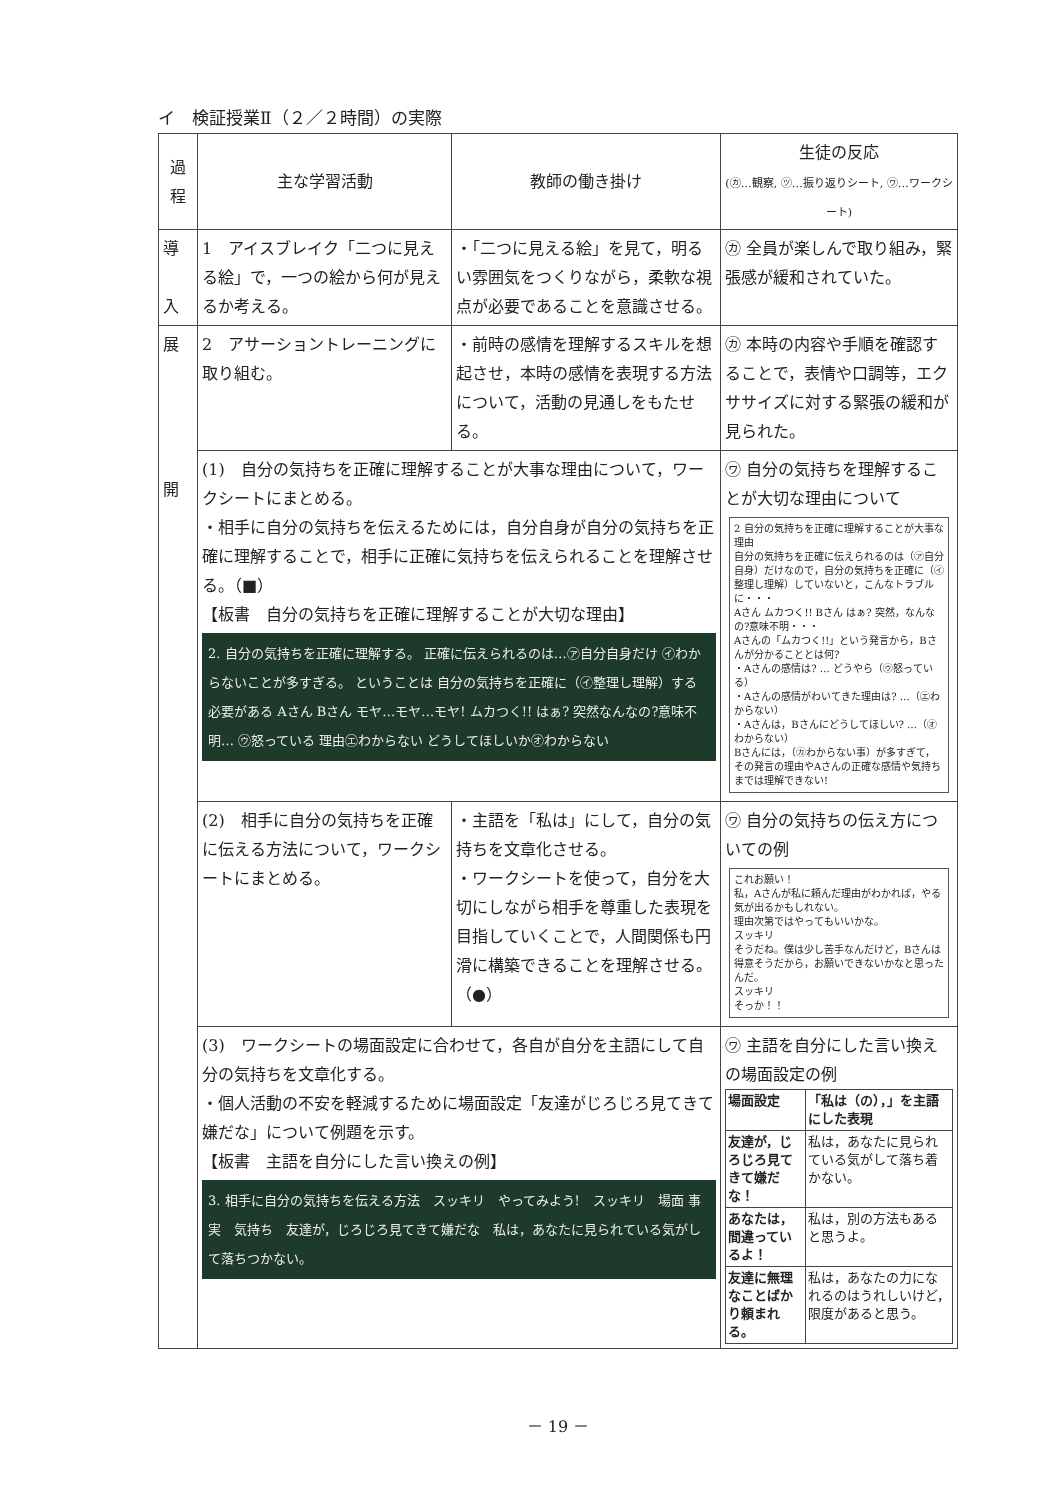イ　検証授業Ⅱ（２／２時間）の実際
| 過程 | 主な学習活動 | 教師の働き掛け | 生徒の反応 (㋕…観察, ㋡…振り返りシート, ㋻…ワークシート) |
| --- | --- | --- | --- |
| 導 入 | 1 アイスブレイク「二つに見える絵」で，一つの絵から何が見えるか考える。 | ・「二つに見える絵」を見て，明るい雰囲気をつくりながら，柔軟な視点が必要であることを意識させる。 | ㋕ 全員が楽しんで取り組み，緊張感が緩和されていた。 |
| 展 開 | 2 アサーショントレーニングに取り組む。 | ・前時の感情を理解するスキルを想起させ，本時の感情を表現する方法について，活動の見通しをもたせる。 | ㋕ 本時の内容や手順を確認することで，表情や口調等，エクササイズに対する緊張の緩和が見られた。 |
| | (1) 自分の気持ちを正確に理解することが大事な理由について，ワークシートにまとめる。 ・相手に自分の気持ちを伝えるためには，自分自身が自分の気持ちを正確に理解することで，相手に正確に気持ちを伝えられることを理解させる。（■） 【板書 自分の気持ちを正確に理解することが大切な理由】 2. 自分の気持ちを正確に理解する。 正確に伝えられるのは…㋐自分自身だけ ㋑わからないことが多すぎる。 ということは 自分の気持ちを正確に（㋑整理し理解）する必要がある Aさん Bさん モヤ…モヤ…モヤ! ムカつく!! はぁ? 突然なんなの?意味不明… ㋒怒っている 理由㋓わからない どうしてほしいか㋔わからない | | ㋻ 自分の気持ちを理解することが大切な理由について 2 自分の気持ちを正確に理解することが大事な理由 自分の気持ちを正確に伝えられるのは（㋐自分自身）だけなので，自分の気持ちを正確に（㋑整理し理解）していないと，こんなトラブルに・・・ Aさん ムカつく!! Bさん はぁ? 突然，なんなの?意味不明・・・ Aさんの「ムカつく!!」という発言から，Bさんが分かることとは何? ・Aさんの感情は? … どうやら（㋒怒っている） ・Aさんの感情がわいてきた理由は? …（㋓わからない） ・Aさんは，Bさんにどうしてほしい? …（㋔わからない） Bさんには，（㋕わからない事）が多すぎて，その発言の理由やAさんの正確な感情や気持ちまでは理解できない! |
| | (2) 相手に自分の気持ちを正確に伝える方法について，ワークシートにまとめる。 | ・主語を「私は」にして，自分の気持ちを文章化させる。 ・ワークシートを使って，自分を大切にしながら相手を尊重した表現を目指していくことで，人間関係も円滑に構築できることを理解させる。（●） | ㋻ 自分の気持ちの伝え方についての例 これお願い！ 私，Aさんが私に頼んだ理由がわかれば，やる気が出るかもしれない。 理由次第ではやってもいいかな。 スッキリ そうだね。僕は少し苦手なんだけど，Bさんは得意そうだから，お願いできないかなと思ったんだ。 スッキリ そっか！！ |
| | (3) ワークシートの場面設定に合わせて，各自が自分を主語にして自分の気持ちを文章化する。 ・個人活動の不安を軽減するために場面設定「友達がじろじろ見てきて嫌だな」について例題を示す。 【板書 主語を自分にした言い換えの例】 3. 相手に自分の気持ちを伝える方法 スッキリ やってみよう! スッキリ 場面 事実 気持ち 友達が，じろじろ見てきて嫌だな 私は，あなたに見られている気がして落ちつかない。 | | ㋻ 主語を自分にした言い換えの場面設定の例 / 場面設定 / 「私は（の），」を主語にした表現 / / 友達が，じろじろ見てきて嫌だな！ / 私は，あなたに見られている気がして落ち着かない。 / / あなたは，間違っているよ！ / 私は，別の方法もあると思うよ。 / / 友達に無理なことばかり頼まれる。 / 私は，あなたの力になれるのはうれしいけど，限度があると思う。 / |
－ 19 －